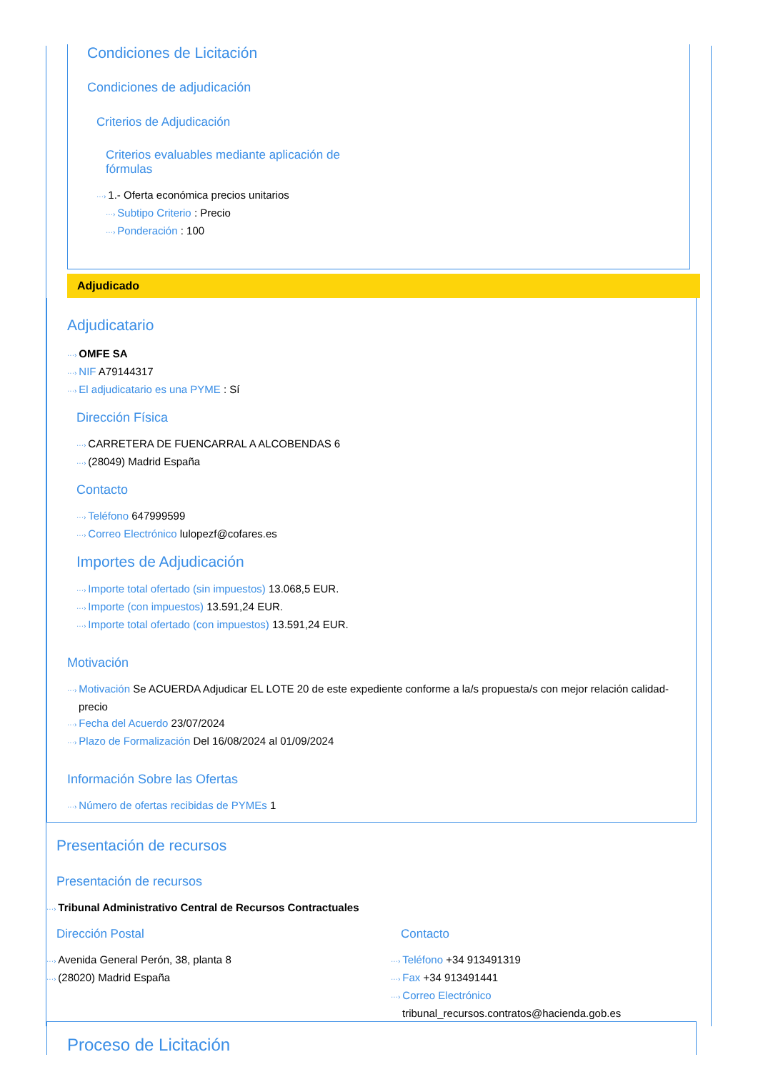Condiciones de Licitación
Condiciones de adjudicación
Criterios de Adjudicación
Criterios evaluables mediante aplicación de fórmulas
···› 1.- Oferta económica precios unitarios
···› Subtipo Criterio : Precio
···› Ponderación : 100
Adjudicado
Adjudicatario
···› OMFE SA
···› NIF A79144317
···› El adjudicatario es una PYME : Sí
Dirección Física
···› CARRETERA DE FUENCARRAL A ALCOBENDAS 6
···› (28049) Madrid España
Contacto
···› Teléfono 647999599
···› Correo Electrónico lulopezf@cofares.es
Importes de Adjudicación
···› Importe total ofertado (sin impuestos) 13.068,5 EUR.
···› Importe (con impuestos) 13.591,24 EUR.
···› Importe total ofertado (con impuestos) 13.591,24 EUR.
Motivación
···› Motivación Se ACUERDA Adjudicar EL LOTE 20 de este expediente conforme a la/s propuesta/s con mejor relación calidad-precio
···› Fecha del Acuerdo 23/07/2024
···› Plazo de Formalización Del 16/08/2024 al 01/09/2024
Información Sobre las Ofertas
···› Número de ofertas recibidas de PYMEs 1
Presentación de recursos
Presentación de recursos
···› Tribunal Administrativo Central de Recursos Contractuales
Dirección Postal
···› Avenida General Perón, 38, planta 8
···› (28020) Madrid España
Contacto
···› Teléfono +34 913491319
···› Fax +34 913491441
···› Correo Electrónico
tribunal_recursos.contratos@hacienda.gob.es
Proceso de Licitación